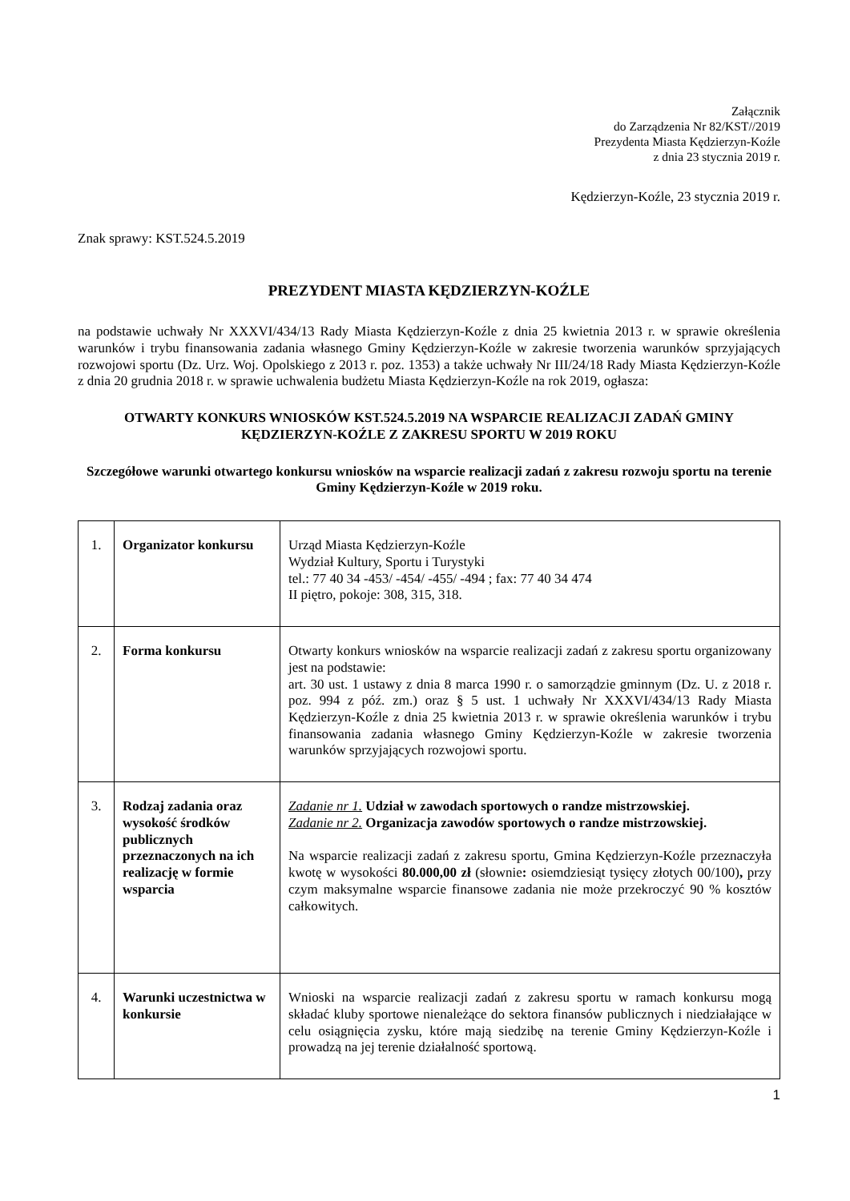Załącznik
do Zarządzenia Nr 82/KST//2019
Prezydenta Miasta Kędzierzyn-Koźle
z dnia 23 stycznia 2019 r.
Kędzierzyn-Koźle, 23 stycznia 2019 r.
Znak sprawy: KST.524.5.2019
PREZYDENT MIASTA KĘDZIERZYN-KOŹLE
na podstawie uchwały Nr XXXVI/434/13 Rady Miasta Kędzierzyn-Koźle z dnia 25 kwietnia 2013 r. w sprawie określenia warunków i trybu finansowania zadania własnego Gminy Kędzierzyn-Koźle w zakresie tworzenia warunków sprzyjających rozwojowi sportu (Dz. Urz. Woj. Opolskiego z 2013 r. poz. 1353) a także uchwały Nr III/24/18 Rady Miasta Kędzierzyn-Koźle z dnia 20 grudnia 2018 r. w sprawie uchwalenia budżetu Miasta Kędzierzyn-Koźle na rok 2019, ogłasza:
OTWARTY KONKURS WNIOSKÓW KST.524.5.2019 NA WSPARCIE REALIZACJI ZADAŃ GMINY KĘDZIERZYN-KOŹLE Z ZAKRESU SPORTU W 2019 ROKU
Szczegółowe warunki otwartego konkursu wniosków na wsparcie realizacji zadań z zakresu rozwoju sportu na terenie Gminy Kędzierzyn-Koźle w 2019 roku.
| 1. | Organizator konkursu | Urząd Miasta Kędzierzyn-Koźle Wydział Kultury, Sportu i Turystyki tel.: 77 40 34 -453/ -454/ -455/ -494 ; fax: 77 40 34 474 II piętro, pokoje: 308, 315, 318. |
| 2. | Forma konkursu | Otwarty konkurs wniosków na wsparcie realizacji zadań z zakresu sportu organizowany jest na podstawie: art. 30 ust. 1 ustawy z dnia 8 marca 1990 r. o samorządzie gminnym (Dz. U. z 2018 r. poz. 994 z póź. zm.) oraz § 5 ust. 1 uchwały Nr XXXVI/434/13 Rady Miasta Kędzierzyn-Koźle z dnia 25 kwietnia 2013 r. w sprawie określenia warunków i trybu finansowania zadania własnego Gminy Kędzierzyn-Koźle w zakresie tworzenia warunków sprzyjających rozwojowi sportu. |
| 3. | Rodzaj zadania oraz wysokość środków publicznych przeznaczonych na ich realizację w formie wsparcia | Zadanie nr 1. Udział w zawodach sportowych o randze mistrzowskiej. Zadanie nr 2. Organizacja zawodów sportowych o randze mistrzowskiej. Na wsparcie realizacji zadań z zakresu sportu, Gmina Kędzierzyn-Koźle przeznaczyła kwotę w wysokości 80.000,00 zł (słownie : osiemdziesiąt tysięcy złotych 00/100) , przy czym maksymalne wsparcie finansowe zadania nie może przekroczyć 90 % kosztów całkowitych. |
| 4. | Warunki uczestnictwa w konkursie | Wnioski na wsparcie realizacji zadań z zakresu sportu w ramach konkursu mogą składać kluby sportowe nienależące do sektora finansów publicznych i niedziałające w celu osiągnięcia zysku, które mają siedzibę na terenie Gminy Kędzierzyn-Koźle i prowadzą na jej terenie działalność sportową. |
1